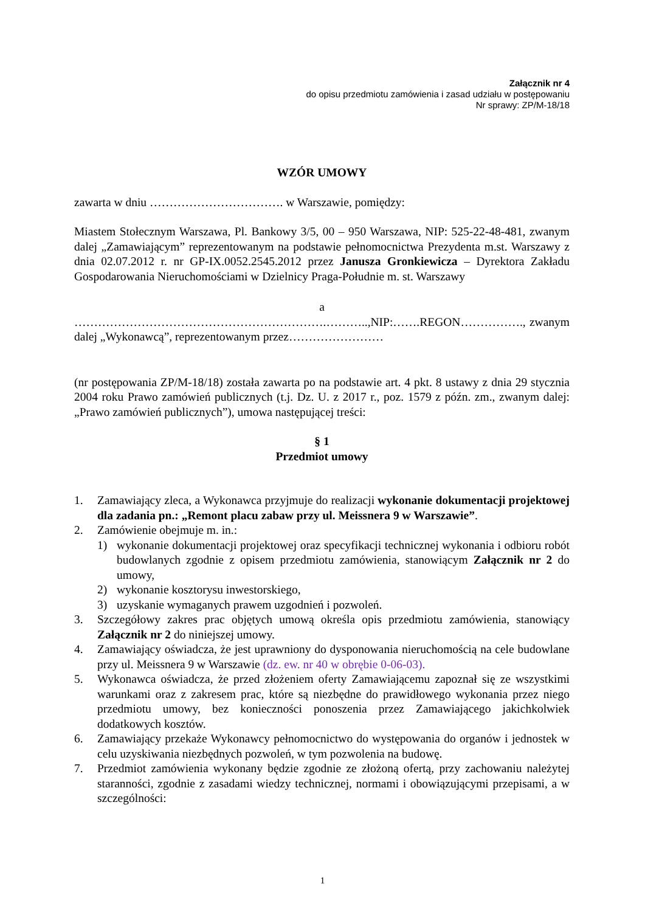Załącznik nr 4
do opisu przedmiotu zamówienia i zasad udziału w postępowaniu
Nr sprawy: ZP/M-18/18
WZÓR UMOWY
zawarta w dniu ……………………………. w Warszawie, pomiędzy:
Miastem Stołecznym Warszawa, Pl. Bankowy 3/5, 00 – 950 Warszawa, NIP: 525-22-48-481, zwanym dalej „Zamawiającym” reprezentowanym na podstawie pełnomocnictwa Prezydenta m.st. Warszawy z dnia 02.07.2012 r. nr GP-IX.0052.2545.2012 przez Janusza Gronkiewicza – Dyrektora Zakładu Gospodarowania Nieruchomościami w Dzielnicy Praga-Południe m. st. Warszawy
a
……………………………………………………….………..,NIP:…….REGON……………., zwanym dalej „Wykonawcą”, reprezentowanym przez……………………
(nr postępowania ZP/M-18/18) została zawarta po na podstawie art. 4 pkt. 8 ustawy z dnia 29 stycznia 2004 roku Prawo zamówień publicznych (t.j. Dz. U. z 2017 r., poz. 1579 z późn. zm., zwanym dalej: „Prawo zamówień publicznych”), umowa następującej treści:
§ 1
Przedmiot umowy
1. Zamawiający zleca, a Wykonawca przyjmuje do realizacji wykonanie dokumentacji projektowej dla zadania pn.: „Remont placu zabaw przy ul. Meissnera 9 w Warszawie”.
2. Zamówienie obejmuje m. in.:
1) wykonanie dokumentacji projektowej oraz specyfikacji technicznej wykonania i odbioru robót budowlanych zgodnie z opisem przedmiotu zamówienia, stanowiącym Załącznik nr 2 do umowy,
2) wykonanie kosztorysu inwestorskiego,
3) uzyskanie wymaganych prawem uzgodnień i pozwoleń.
3. Szczegółowy zakres prac objętych umową określa opis przedmiotu zamówienia, stanowiący Załącznik nr 2 do niniejszej umowy.
4. Zamawiający oświadcza, że jest uprawniony do dysponowania nieruchomością na cele budowlane przy ul. Meissnera 9 w Warszawie (dz. ew. nr 40 w obrębie 0-06-03).
5. Wykonawca oświadcza, że przed złożeniem oferty Zamawiającemu zapoznał się ze wszystkimi warunkami oraz z zakresem prac, które są niezbędne do prawidłowego wykonania przez niego przedmiotu umowy, bez konieczności ponoszenia przez Zamawiającego jakichkolwiek dodatkowych kosztów.
6. Zamawiający przekaże Wykonawcy pełnomocnictwo do występowania do organów i jednostek w celu uzyskiwania niezbędnych pozwoleń, w tym pozwolenia na budowę.
7. Przedmiot zamówienia wykonany będzie zgodnie ze złożoną ofertą, przy zachowaniu należytej staranności, zgodnie z zasadami wiedzy technicznej, normami i obowiązującymi przepisami, a w szczególności:
1